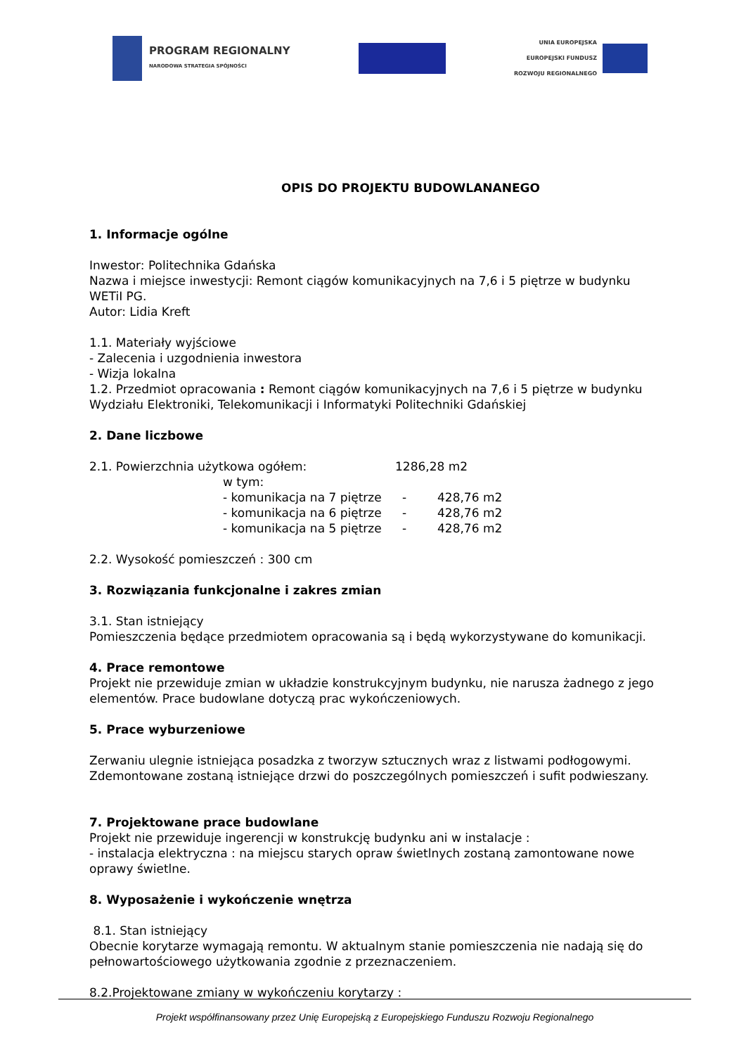PROGRAM REGIONALNY
NARODOWA STRATEGIA SPÓJNOŚCI
UNIA EUROPEJSKA
EUROPEJSKI FUNDUSZ
ROZWOJU REGIONALNEGO
OPIS DO PROJEKTU BUDOWLANANEGO
1. Informacje ogólne
Inwestor: Politechnika Gdańska
Nazwa i miejsce inwestycji: Remont ciągów komunikacyjnych na 7,6 i 5 piętrze w budynku WETiI PG.
Autor: Lidia Kreft
1.1. Materiały wyjściowe
- Zalecenia i uzgodnienia inwestora
- Wizja lokalna
1.2. Przedmiot opracowania : Remont ciągów komunikacyjnych na 7,6 i 5 piętrze w budynku Wydziału Elektroniki, Telekomunikacji i Informatyki Politechniki Gdańskiej
2. Dane liczbowe
2.1. Powierzchnia użytkowa ogółem: 1286,28 m2
w tym:
- komunikacja na 7 piętrze - 428,76 m2
- komunikacja na 6 piętrze - 428,76 m2
- komunikacja na 5 piętrze - 428,76 m2
2.2. Wysokość pomieszczeń : 300 cm
3. Rozwiązania funkcjonalne i zakres zmian
3.1. Stan istniejący
Pomieszczenia będące przedmiotem opracowania są i będą wykorzystywane do komunikacji.
4. Prace remontowe
Projekt nie przewiduje zmian w układzie konstrukcyjnym budynku, nie narusza żadnego z jego elementów. Prace budowlane dotyczą prac wykończeniowych.
5. Prace wyburzeniowe
Zerwaniu ulegnie istniejąca posadzka z tworzyw sztucznych wraz z listwami podłogowymi.
Zdemontowane zostaną istniejące drzwi do poszczególnych pomieszczeń i sufit podwieszany.
7. Projektowane prace budowlane
Projekt nie przewiduje ingerencji w konstrukcję budynku ani w instalacje :
- instalacja elektryczna : na miejscu starych opraw świetlnych zostaną zamontowane nowe oprawy świetlne.
8. Wyposażenie i wykończenie wnętrza
8.1. Stan istniejący
Obecnie korytarze wymagają remontu. W aktualnym stanie pomieszczenia nie nadają się do pełnowartościowego użytkowania zgodnie z przeznaczeniem.
8.2.Projektowane zmiany w wykończeniu korytarzy :
Projekt współfinansowany przez Unię Europejską z Europejskiego Funduszu Rozwoju Regionalnego